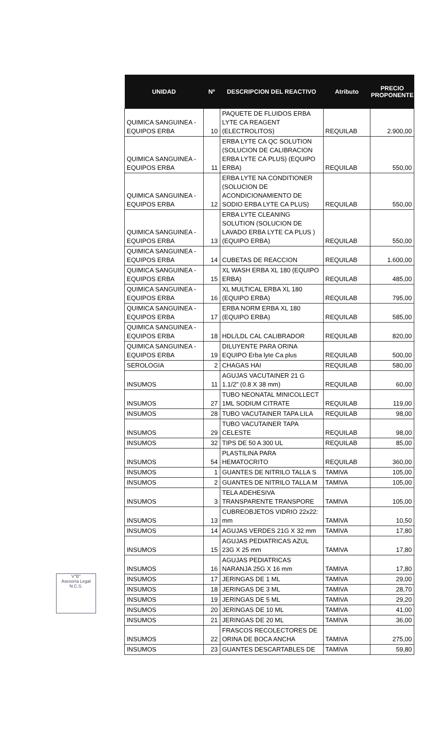| UNIDAD | Nº | DESCRIPCION DEL REACTIVO | Atributo | PRECIO PROPONENTE |
| --- | --- | --- | --- | --- |
| QUIMICA SANGUINEA - EQUIPOS ERBA | 10 | PAQUETE DE FLUIDOS ERBA LYTE CA REAGENT (ELECTROLITOS) | REQUILAB | 2.900,00 |
| QUIMICA SANGUINEA - EQUIPOS ERBA | 11 | ERBA LYTE CA QC SOLUTION (SOLUCION DE CALIBRACION ERBA LYTE CA PLUS) (EQUIPO ERBA) | REQUILAB | 550,00 |
| QUIMICA SANGUINEA - EQUIPOS ERBA | 12 | ERBA LYTE NA CONDITIONER (SOLUCION DE ACONDICIONAMIENTO DE SODIO ERBA LYTE CA PLUS) | REQUILAB | 550,00 |
| QUIMICA SANGUINEA - EQUIPOS ERBA | 13 | ERBA LYTE CLEANING SOLUTION (SOLUCION DE LAVADO ERBA LYTE CA PLUS ) (EQUIPO ERBA) | REQUILAB | 550,00 |
| QUIMICA SANGUINEA - EQUIPOS ERBA | 14 | CUBETAS DE REACCION | REQUILAB | 1.600,00 |
| QUIMICA SANGUINEA - EQUIPOS ERBA | 15 | XL WASH ERBA XL 180 (EQUIPO ERBA) | REQUILAB | 485,00 |
| QUIMICA SANGUINEA - EQUIPOS ERBA | 16 | XL MULTICAL ERBA XL 180 (EQUIPO ERBA) | REQUILAB | 795,00 |
| QUIMICA SANGUINEA - EQUIPOS ERBA | 17 | ERBA NORM ERBA XL 180 (EQUIPO ERBA) | REQUILAB | 585,00 |
| QUIMICA SANGUINEA - EQUIPOS ERBA | 18 | HDL/LDL CAL CALIBRADOR | REQUILAB | 820,00 |
| QUIMICA SANGUINEA - EQUIPOS ERBA | 19 | DILUYENTE PARA ORINA EQUIPO Erba lyte Ca plus | REQUILAB | 500,00 |
| SEROLOGIA | 2 | CHAGAS HAI | REQUILAB | 580,00 |
| INSUMOS | 11 | AGUJAS VACUTAINER 21 G 1.1/2" (0.8 X 38 mm) | REQUILAB | 60,00 |
| INSUMOS | 27 | TUBO NEONATAL MINICOLLECT 1ML SODIUM CITRATE | REQUILAB | 119,00 |
| INSUMOS | 28 | TUBO VACUTAINER TAPA LILA | REQUILAB | 98,00 |
| INSUMOS | 29 | TUBO VACUTAINER TAPA CELESTE | REQUILAB | 98,00 |
| INSUMOS | 32 | TIPS DE 50 A 300 UL | REQUILAB | 85,00 |
| INSUMOS | 54 | PLASTILINA PARA HEMATOCRITO | REQUILAB | 360,00 |
| INSUMOS | 1 | GUANTES DE NITRILO TALLA S | TAMIVA | 105,00 |
| INSUMOS | 2 | GUANTES DE NITRILO TALLA M | TAMIVA | 105,00 |
| INSUMOS | 3 | TELA ADEHESIVA TRANSPARENTE TRANSPORE | TAMIVA | 105,00 |
| INSUMOS | 13 | CUBREOBJETOS VIDRIO 22x22: mm | TAMIVA | 10,50 |
| INSUMOS | 14 | AGUJAS VERDES 21G X 32 mm | TAMIVA | 17,80 |
| INSUMOS | 15 | AGUJAS PEDIATRICAS AZUL 23G X 25 mm | TAMIVA | 17,80 |
| INSUMOS | 16 | AGUJAS PEDIATRICAS NARANJA 25G X 16 mm | TAMIVA | 17,80 |
| INSUMOS | 17 | JERINGAS DE 1 ML | TAMIVA | 29,00 |
| INSUMOS | 18 | JERINGAS DE 3 ML | TAMIVA | 28,70 |
| INSUMOS | 19 | JERINGAS DE 5 ML | TAMIVA | 29,20 |
| INSUMOS | 20 | JERINGAS DE 10 ML | TAMIVA | 41,00 |
| INSUMOS | 21 | JERINGAS DE 20 ML | TAMIVA | 36,00 |
| INSUMOS | 22 | FRASCOS RECOLECTORES DE ORINA DE BOCA ANCHA | TAMIVA | 275,00 |
| INSUMOS | 23 | GUANTES DESCARTABLES DE | TAMIVA | 59,80 |
V°B°
Asesoría Legal
N.C.S.